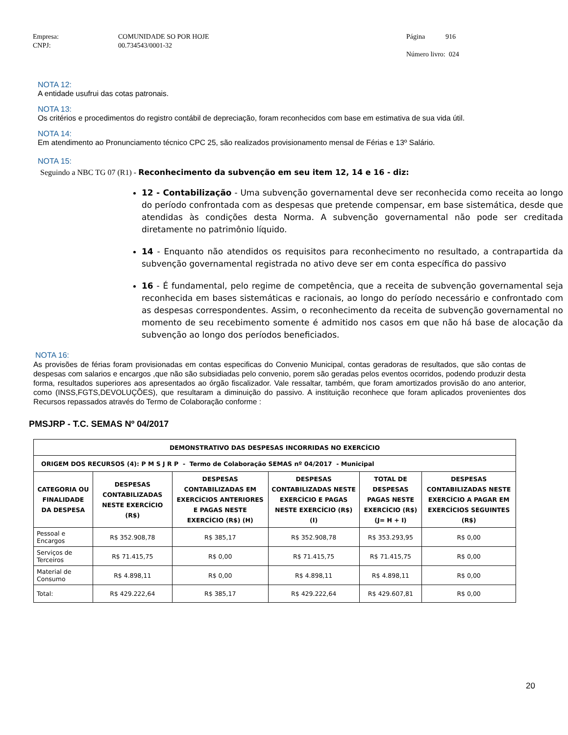Empresa:
CNPJ:
COMUNIDADE SO POR HOJE
00.734543/0001-32
Página 916
Número livro: 024
NOTA 12:
A entidade usufrui das cotas patronais.
NOTA 13:
Os critérios e procedimentos do registro contábil de depreciação, foram reconhecidos com base em estimativa de sua vida útil.
NOTA 14:
Em atendimento ao Pronunciamento técnico CPC 25, são realizados provisionamento mensal de Férias e 13º Salário.
NOTA 15:
Seguindo a NBC TG 07 (R1) - Reconhecimento da subvenção em seu item 12, 14 e 16 - diz:
12 - Contabilização - Uma subvenção governamental deve ser reconhecida como receita ao longo do período confrontada com as despesas que pretende compensar, em base sistemática, desde que atendidas às condições desta Norma. A subvenção governamental não pode ser creditada diretamente no patrimônio líquido.
14 - Enquanto não atendidos os requisitos para reconhecimento no resultado, a contrapartida da subvenção governamental registrada no ativo deve ser em conta específica do passivo
16 - É fundamental, pelo regime de competência, que a receita de subvenção governamental seja reconhecida em bases sistemáticas e racionais, ao longo do período necessário e confrontado com as despesas correspondentes. Assim, o reconhecimento da receita de subvenção governamental no momento de seu recebimento somente é admitido nos casos em que não há base de alocação da subvenção ao longo dos períodos beneficiados.
NOTA 16:
As provisões de férias foram provisionadas em contas especificas do Convenio Municipal, contas geradoras de resultados, que são contas de despesas com salarios e encargos ,que não são subsidiadas pelo convenio, porem são geradas pelos eventos ocorridos, podendo produzir desta forma, resultados superiores aos apresentados ao órgão fiscalizador. Vale ressaltar, também, que foram amortizados provisão do ano anterior, como (INSS,FGTS,DEVOLUÇÕES), que resultaram a diminuição do passivo. A instituição reconhece que foram aplicados provenientes dos Recursos repassados através do Termo de Colaboração conforme :
PMSJRP - T.C. SEMAS Nº 04/2017
| DEMONSTRATIVO DAS DESPESAS INCORRIDAS NO EXERCÍCIO | | | | | |
| --- | --- | --- | --- | --- | --- |
| ORIGEM DOS RECURSOS (4): P M S J R P - Termo de Colaboração SEMAS nº 04/2017 - Municipal | | | | | |
| CATEGORIA OU FINALIDADE DA DESPESA | DESPESAS CONTABILIZADAS NESTE EXERCÍCIO (R$) | DESPESAS CONTABILIZADAS EM EXERCÍCIOS ANTERIORES E PAGAS NESTE EXERCÍCIO (R$) (H) | DESPESAS CONTABILIZADAS NESTE EXERCÍCIO E PAGAS NESTE EXERCÍCIO (R$) (I) | TOTAL DE DESPESAS PAGAS NESTE EXERCÍCIO (R$) (J= H + I) | DESPESAS CONTABILIZADAS NESTE EXERCÍCIO A PAGAR EM EXERCÍCIOS SEGUINTES (R$) |
| Pessoal e Encargos | R$ 352.908,78 | R$ 385,17 | R$ 352.908,78 | R$ 353.293,95 | R$ 0,00 |
| Serviços de Terceiros | R$ 71.415,75 | R$ 0,00 | R$ 71.415,75 | R$ 71.415,75 | R$ 0,00 |
| Material de Consumo | R$ 4.898,11 | R$ 0,00 | R$ 4.898,11 | R$ 4.898,11 | R$ 0,00 |
| Total: | R$ 429.222,64 | R$ 385,17 | R$ 429.222,64 | R$ 429.607,81 | R$ 0,00 |
20